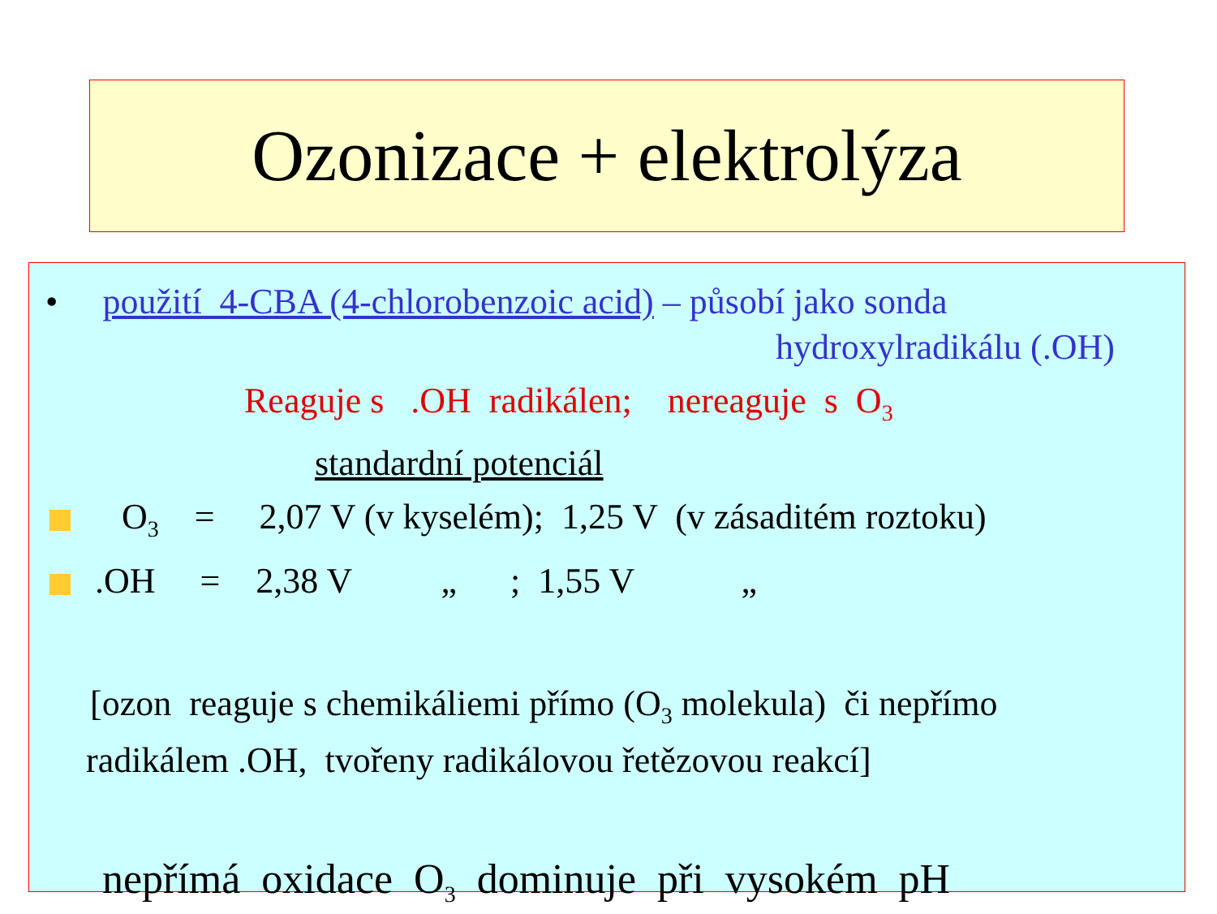Ozonizace + elektrolýza
• použití 4-CBA (4-chlorobenzoic acid) – působí jako sonda
hydroxylradikálu (.OH)
Reaguje s .OH radikálen; nereaguje s O<sub>3</sub>
standardní potenciál
O<sub>3</sub> = 2,07 V (v kyselém); 1,25 V (v zásaditém roztoku)
.OH = 2,38 V „ ; 1,55 V „
[ozon reaguje s chemikáliemi přímo (O<sub>3</sub> molekula) či nepřímo
radikálem .OH, tvořeny radikálovou řetězovou reakcí]
nepřímá oxidace O<sub>3</sub> dominuje při vysokém pH